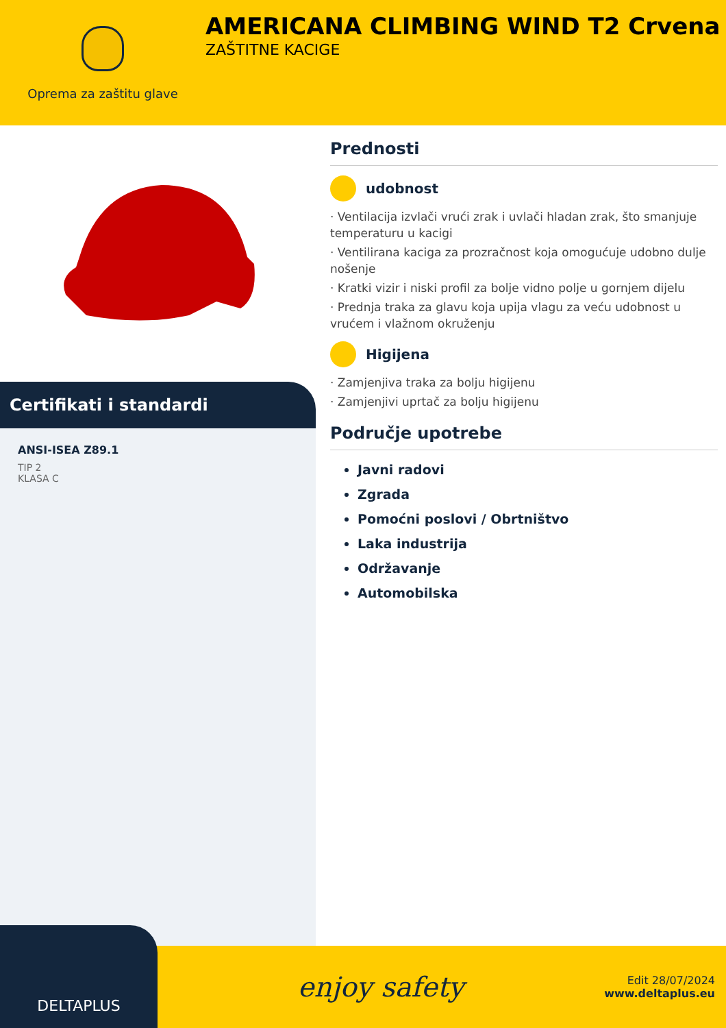Oprema za zaštitu glave
AMERICANA CLIMBING WIND T2 Crvena
ZAŠTITNE KACIGE
Certifikati i standardi
ANSI-ISEA Z89.1
TIP 2
KLASA C
Prednosti
udobnost
· Ventilacija izvlači vrući zrak i uvlači hladan zrak, što smanjuje temperaturu u kacigi
· Ventilirana kaciga za prozračnost koja omogućuje udobno dulje nošenje
· Kratki vizir i niski profil za bolje vidno polje u gornjem dijelu
· Prednja traka za glavu koja upija vlagu za veću udobnost u vrućem i vlažnom okruženju
Higijena
· Zamjenjiva traka za bolju higijenu
· Zamjenjivi uprtač za bolju higijenu
Područje upotrebe
Javni radovi
Zgrada
Pomoćni poslovi / Obrtništvo
Laka industrija
Održavanje
Automobilska
DELTAPLUS
enjoy safety
Edit 28/07/2024
www.deltaplus.eu